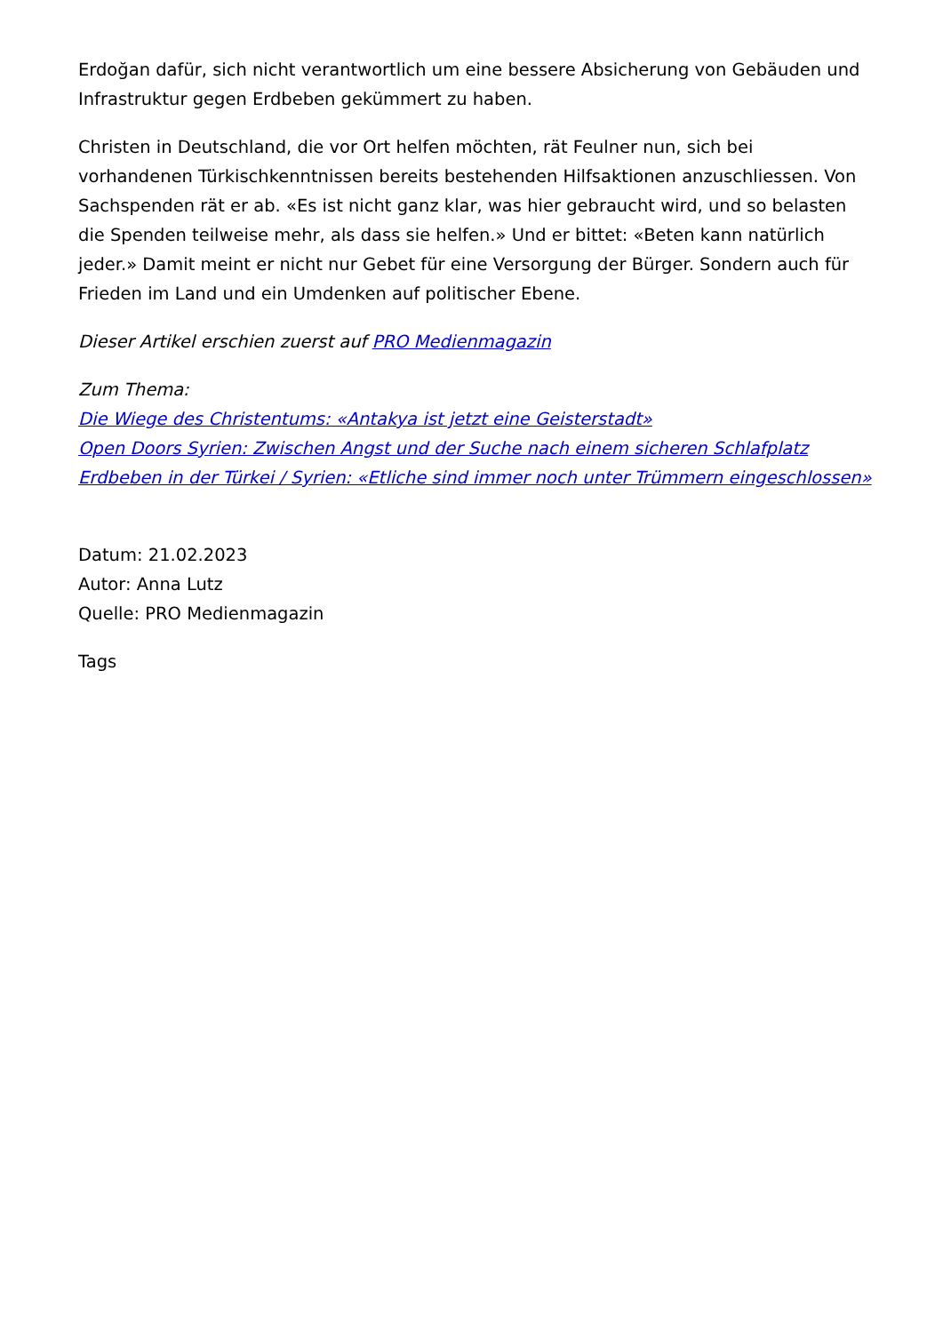Erdoğan dafür, sich nicht verantwortlich um eine bessere Absicherung von Gebäuden und Infrastruktur gegen Erdbeben gekümmert zu haben.
Christen in Deutschland, die vor Ort helfen möchten, rät Feulner nun, sich bei vorhandenen Türkischkenntnissen bereits bestehenden Hilfsaktionen anzuschliessen. Von Sachspenden rät er ab. «Es ist nicht ganz klar, was hier gebraucht wird, und so belasten die Spenden teilweise mehr, als dass sie helfen.» Und er bittet: «Beten kann natürlich jeder.» Damit meint er nicht nur Gebet für eine Versorgung der Bürger. Sondern auch für Frieden im Land und ein Umdenken auf politischer Ebene.
Dieser Artikel erschien zuerst auf PRO Medienmagazin
Zum Thema:
Die Wiege des Christentums: «Antakya ist jetzt eine Geisterstadt»
Open Doors Syrien: Zwischen Angst und der Suche nach einem sicheren Schlafplatz
Erdbeben in der Türkei / Syrien: «Etliche sind immer noch unter Trümmern eingeschlossen»
Datum: 21.02.2023
Autor: Anna Lutz
Quelle: PRO Medienmagazin
Tags